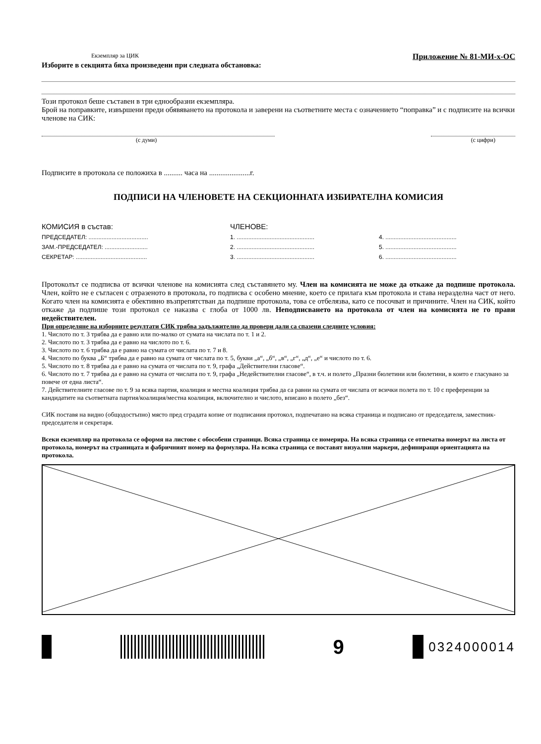Екземпляр за ЦИК Приложение № 81-МИ-х-ОС
Изборите в секцията бяха произведени при следната обстановка:
Този протокол беше съставен в три еднообразни екземпляра.
Брой на поправките, извършени преди обявяването на протокола и заверени на съответните места с означението “поправка” и с подписите на всички членове на СИК:
(с думи) (с цифри)
Подписите в протокола се положиха в .......... часа на ......................г.
ПОДПИСИ НА ЧЛЕНОВЕТЕ НА СЕКЦИОННАТА ИЗБИРАТЕЛНА КОМИСИЯ
КОМИСИЯ в състав: ЧЛЕНОВЕ: ПРЕДСЕДАТЕЛ: .................................... 1. ............................................... 4. ........................................... ЗАМ.-ПРЕДСЕДАТЕЛ: .......................... 2. ............................................... 5. ........................................... СЕКРЕТАР: ........................................... 3. ............................................... 6. ...........................................
Протоколът се подписва от всички членове на комисията след съставянето му. Член на комисията не може да откаже да подпише протокола. Член, който не е съгласен с отразеното в протокола, го подписва с особено мнение, което се прилага към протокола и става неразделна част от него. Когато член на комисията е обективно възпрепятстван да подпише протокола, това се отбелязва, като се посочват и причините. Член на СИК, който откаже да подпише този протокол се наказва с глоба от 1000 лв. Неподписването на протокола от член на комисията не го прави недействителен.
При определяне на изборните резултати СИК трябва задължително да провери дали са спазени следните условия:
1. Числото по т. 3 трябва да е равно или по-малко от сумата на числата по т. 1 и 2.
2. Числото по т. 3 трябва да е равно на числото по т. 6.
3. Числото по т. 6 трябва да е равно на сумата от числата по т. 7 и 8.
4. Числото по буква „Б“ трябва да е равно на сумата от числата по т. 5, букви „а“, „б“, „в“, „г“, „д“, „е“ и числото по т. 6.
5. Числото по т. 8 трябва да е равно на сумата от числата по т. 9, графа „Действителни гласове“.
6. Числото по т. 7 трябва да е равно на сумата от числата по т. 9, графа „Недействителни гласове“, в т.ч. и полето „Празни бюлетини или бюлетини, в които е гласувано за повече от една листа“.
7. Действителните гласове по т. 9 за всяка партия, коалиция и местна коалиция трябва да са равни на сумата от числата от всички полета по т. 10 с преференции за кандидатите на съответната партия/коалиция/местна коалиция, включително и числото, вписано в полето „без“.
СИК поставя на видно (общодостъпно) място пред сградата копие от подписания протокол, подпечатано на всяка страница и подписано от председателя, заместник-председателя и секретаря.
Всеки екземпляр на протокола се оформя на листове с обособени страници. Всяка страница се номерира. На всяка страница се отпечатва номерът на листа от протокола, номерът на страницата и фабричният номер на формуляра. На всяка страница се поставят визуални маркери, дефиниращи ориентацията на протокола.
9 0324000014